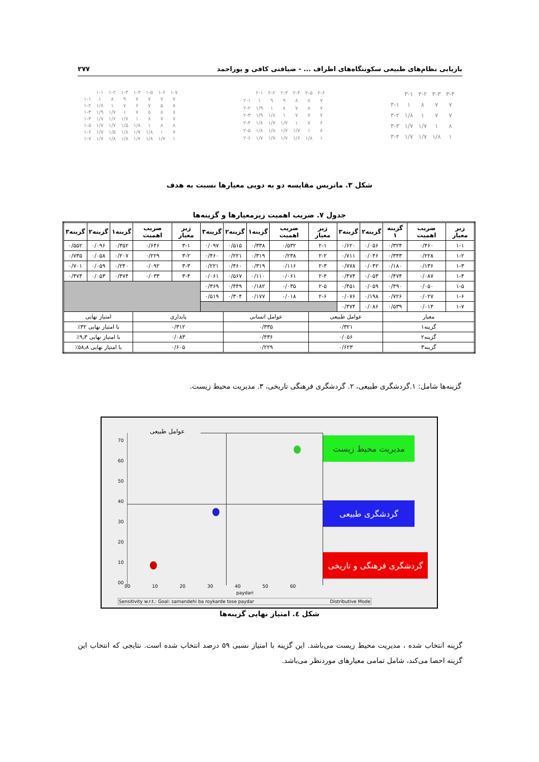بازیابی نظام‌های طبیعی سکونتگاه‌های اطراف ... - ضیافتی کافی و پوراحمد ۲۷۷
| | ۱-۱ | ۱-۲ | ۱-۳ | ۱-۴ | ۱-۵ | ۱-۶ | ۱-۷ |
| ۱-۱ | ۱ | ۸ | ۹ | ۷ | ۷ | ۷ | ۷ |
| ۱-۲ | ۱/۸ | ۱ | ۷ | ۶ | ۷ | ۵ | ۸ |
| ۱-۳ | ۱/۹ | ۱/۷ | ۱ | ۷ | ۵ | ۸ | ۸ |
| ۱-۴ | ۱/۷ | ۱/۶ | ۱/۷ | ۱ | ۸ | ۷ | ۷ |
| ۱-۵ | ۱/۷ | ۱/۷ | ۱/۵ | ۱/۸ | ۱ | ۸ | ۸ |
| ۱-۶ | ۱/۷ | ۱/۵ | ۱/۸ | ۱/۷ | ۱/۸ | ۱ | ۷ |
| ۱-۷ | ۱/۷ | ۱/۸ | ۱/۸ | ۱/۷ | ۱/۸ | ۱/۷ | ۱ |
| | ۲-۱ | ۲-۲ | ۲-۳ | ۲-۴ | ۲-۵ | ۲-۶ |
| ۲-۱ | ۱ | ۹ | ۹ | ۸ | ۸ | ۷ |
| ۲-۲ | ۱/۹ | ۱ | ۸ | ۷ | ۸ | ۷ |
| ۲-۳ | ۱/۹ | ۱/۸ | ۱ | ۷ | ۷ | ۷ |
| ۲-۴ | ۱/۸ | ۱/۷ | ۱/۷ | ۱ | ۷ | ۶ |
| ۲-۵ | ۱/۸ | ۱/۸ | ۱/۷ | ۱/۷ | ۱ | ۸ |
| ۲-۶ | ۱/۷ | ۱/۷ | ۱/۷ | ۱/۶ | ۱/۸ | ۱ |
| | ۳-۱ | ۳-۲ | ۳-۳ | ۳-۴ |
| ۳-۱ | ۱ | ۸ | ۷ | ۷ |
| ۳-۲ | ۱/۸ | ۱ | ۷ | ۷ |
| ۳-۳ | ۱/۷ | ۱/۷ | ۱ | ۸ |
| ۳-۴ | ۱/۷ | ۱/۷ | ۱/۸ | ۱ |
شکل ۳. ماتریس مقایسه دو به دویی معیارها نسبت به هدف
جدول ۷. ضریب اهمیت زیرمعیارها و گزینه‌ها
| زیر معیار | ضریب اهمیت | گزینه ۱ | گزینه۲ | گزینه۳ | زیر معیار | ضریب اهمیت | گزینه۱ | گزینه۲ | گزینه۳ | زیر معیار | ضریب اهمیت | گزینه۱ | گزینه۲ | گزینه۳ |
| --- | --- | --- | --- | --- | --- | --- | --- | --- | --- | --- | --- | --- | --- | --- |
| ۱-۱ | ۰/۴۶۰ | ۰/۳۲۴ | ۰/۰۵۶ | ۰/۶۲۰ | ۲-۱ | ۰/۵۳۲ | ۰/۳۳۸ | ۰/۵۱۵ | ۰/۰۹۷ | ۳-۱ | ۰/۶۴۶ | ۰/۳۵۲ | ۰/۰۹۶ | ۰/۵۵۲ |
| ۱-۲ | ۰/۲۲۸ | ۰/۳۴۳ | ۰/۰۴۶ | ۰/۷۱۱ | ۲-۲ | ۰/۲۳۸ | ۰/۳۱۹ | ۰/۲۲۱ | ۰/۴۶۰ | ۳-۲ | ۰/۲۲۹ | ۰/۲۰۷ | ۰/۰۵۸ | ۰/۷۳۵ |
| ۱-۳ | ۰/۱۳۶ | ۰/۱۸۰ | ۰/۰۴۲ | ۰/۷۷۸ | ۲-۳ | ۰/۱۱۶ | ۰/۳۱۹ | ۰/۴۶۰ | ۰/۲۲۱ | ۳-۳ | ۰/۰۹۲ | ۰/۲۴۰ | ۰/۰۵۹ | ۰/۷۰۱ |
| ۱-۴ | ۰/۰۸۷ | ۰/۴۷۴ | ۰/۰۵۳ | ۰/۴۷۴ | ۲-۴ | ۰/۰۶۱ | ۰/۱۱۰ | ۰/۵۶۷ | ۰/۰۶۱ | ۳-۴ | ۰/۰۳۳ | ۰/۴۷۴ | ۰/۰۵۳ | ۰/۴۷۴ |
| ۱-۵ | ۰/۰۵۰ | ۰/۴۹۰ | ۰/۰۵۹ | ۰/۴۵۱ | ۲-۵ | ۰/۰۳۵ | ۰/۱۸۲ | ۰/۴۴۹ | ۰/۳۶۹ | | | | | |
| ۱-۶ | ۰/۰۲۷ | ۰/۷۲۶ | ۰/۱۹۸ | ۰/۰۷۶ | ۲-۶ | ۰/۰۱۸ | ۰/۱۷۷ | ۰/۳۰۴ | ۰/۵۱۹ | | | | | |
| ۱-۷ | ۰/۰۱۴ | ۰/۵۳۹ | ۰/۰۸۶ | ۰/۳۷۴ | | | | | | | | | | |
| معیار | | | عوامل طبیعی | | | عوامل انسانی | | | پایداری | | | امتیاز نهایی | | |
| گزینه۱ | | | ۰/۳۲۱ | | | ۰/۳۳۵ | | | ۰/۳۱۲ | | | با امتیاز نهایی ۳۲٪ | | |
| گزینه۲ | | | ۰/۰۵۶ | | | ۰/۴۳۶ | | | ۰/۰۸۳ | | | با امتیاز نهایی ۹٫۳٪ | | |
| گزینه۳ | | | ۰/۶۲۳ | | | ۰/۲۲۹ | | | ۰/۶۰۵ | | | با امتیاز نهایی ۵۸٫۸٪ | | |
گزینه‌ها شامل: ۱.گردشگری طبیعی، ۲. گردشگری فرهنگی تاریخی، ۳. مدیریت محیط زیست.
عوامل طبیعی
70
60
50
40
30
20
10
00
مدیریت محیط زیست
گردشگری طبیعی
گردشگری فرهنگی و تاریخی
00 10 20 30 40 50 60
paydari
Sensitivity w.r.t.: Goal: samandehi ba roykarde tose paydar Distributive Mode
شکل ٤. امتیاز نهایی گزینه‌ها
گزینه انتخاب شده ، مدیریت محیط زیست می‌باشد. این گزینه با امتیاز نسبی ۵۹ درصد انتخاب شده است. نتایجی که انتخاب این گزینه احصا می‌کند، شامل تمامی معیارهای موردنظر می‌باشد.